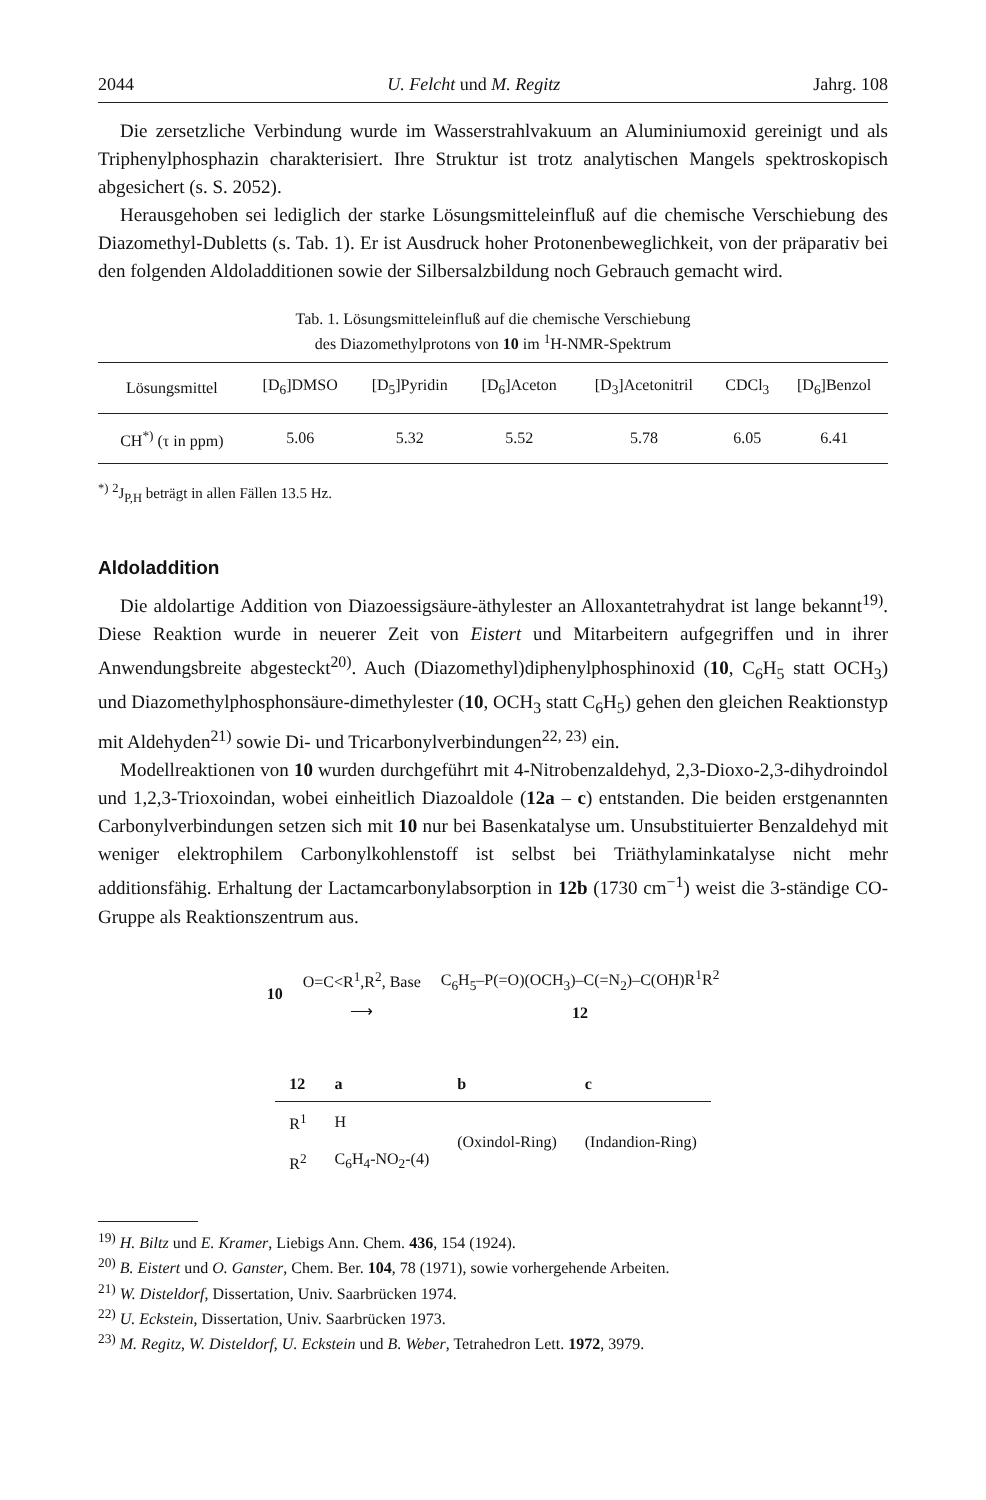2044 U. Felcht und M. Regitz Jahrg. 108
Die zersetzliche Verbindung wurde im Wasserstrahlvakuum an Aluminiumoxid gereinigt und als Triphenylphosphazin charakterisiert. Ihre Struktur ist trotz analytischen Mangels spektroskopisch abgesichert (s. S. 2052).
Herausgehoben sei lediglich der starke Lösungsmitteleinfluß auf die chemische Verschiebung des Diazomethyl-Dubletts (s. Tab. 1). Er ist Ausdruck hoher Protonenbeweglichkeit, von der präparativ bei den folgenden Aldoladditionen sowie der Silbersalzbildung noch Gebrauch gemacht wird.
Tab. 1. Lösungsmitteleinfluß auf die chemische Verschiebung
des Diazomethylprotons von 10 im <sup>1</sup>H-NMR-Spektrum
| Lösungsmittel | [D<sub>6</sub>]DMSO | [D<sub>5</sub>]Pyridin | [D<sub>6</sub>]Aceton | [D<sub>3</sub>]Acetonitril | CDCl<sub>3</sub> | [D<sub>6</sub>]Benzol |
| --- | --- | --- | --- | --- | --- | --- |
| CH<sup>*)</sup> (τ in ppm) | 5.06 | 5.32 | 5.52 | 5.78 | 6.05 | 6.41 |
<sup>*)</sup> <sup>2</sup>J<sub>P,H</sub> beträgt in allen Fällen 13.5 Hz.
Aldoladdition
Die aldolartige Addition von Diazoessigsäure-äthylester an Alloxantetrahydrat ist lange bekannt<sup>19)</sup>. Diese Reaktion wurde in neuerer Zeit von Eistert und Mitarbeitern aufgegriffen und in ihrer Anwendungsbreite abgesteckt<sup>20)</sup>. Auch (Diazomethyl)diphenylphosphinoxid (10, C<sub>6</sub>H<sub>5</sub> statt OCH<sub>3</sub>) und Diazomethylphosphonsäure-dimethylester (10, OCH<sub>3</sub> statt C<sub>6</sub>H<sub>5</sub>) gehen den gleichen Reaktionstyp mit Aldehyden<sup>21)</sup> sowie Di- und Tricarbonylverbindungen<sup>22, 23)</sup> ein.
Modellreaktionen von 10 wurden durchgeführt mit 4-Nitrobenzaldehyd, 2,3-Dioxo-2,3-dihydroindol und 1,2,3-Trioxoindan, wobei einheitlich Diazoaldole (12a – c) entstanden. Die beiden erstgenannten Carbonylverbindungen setzen sich mit 10 nur bei Basenkatalyse um. Unsubstituierter Benzaldehyd mit weniger elektrophilem Carbonylkohlenstoff ist selbst bei Triäthylaminkatalyse nicht mehr additionsfähig. Erhaltung der Lactamcarbonylabsorption in 12b (1730 cm<sup>−1</sup>) weist die 3-ständige CO-Gruppe als Reaktionszentrum aus.
10 O=C<R<sup>1</sup>,R<sup>2</sup>, Base
⟶ C<sub>6</sub>H<sub>5</sub>–P(=O)(OCH<sub>3</sub>)–C(=N<sub>2</sub>)–C(OH)R<sup>1</sup>R<sup>2</sup>
12
| 12 | a | b | c |
| --- | --- | --- | --- |
| R<sup>1</sup> | H | (Oxindol-Ring) | (Indandion-Ring) |
| R<sup>2</sup> | C<sub>6</sub>H<sub>4</sub>-NO<sub>2</sub>-(4) | | |
<sup>19)</sup> H. Biltz und E. Kramer, Liebigs Ann. Chem. 436, 154 (1924).
<sup>20)</sup> B. Eistert und O. Ganster, Chem. Ber. 104, 78 (1971), sowie vorhergehende Arbeiten.
<sup>21)</sup> W. Disteldorf, Dissertation, Univ. Saarbrücken 1974.
<sup>22)</sup> U. Eckstein, Dissertation, Univ. Saarbrücken 1973.
<sup>23)</sup> M. Regitz, W. Disteldorf, U. Eckstein und B. Weber, Tetrahedron Lett. 1972, 3979.